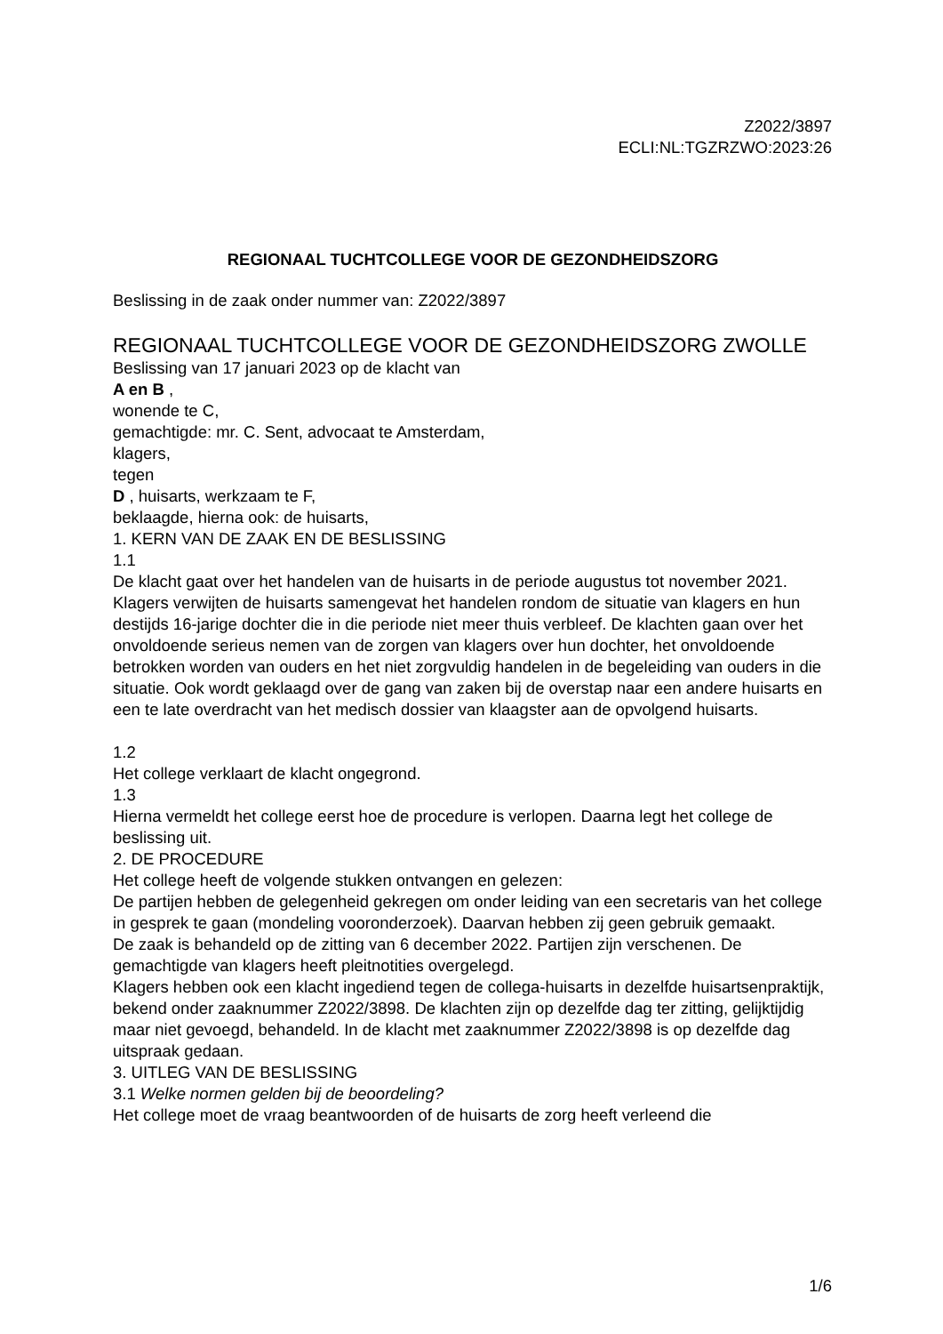Z2022/3897
ECLI:NL:TGZRZWO:2023:26
REGIONAAL TUCHTCOLLEGE VOOR DE GEZONDHEIDSZORG
Beslissing in de zaak onder nummer van: Z2022/3897
REGIONAAL TUCHTCOLLEGE VOOR DE GEZONDHEIDSZORG ZWOLLE
Beslissing van 17 januari 2023 op de klacht van
A en B ,
wonende te C,
gemachtigde: mr. C. Sent, advocaat te Amsterdam,
klagers,
tegen
D , huisarts, werkzaam te F,
beklaagde, hierna ook: de huisarts,
1. KERN VAN DE ZAAK EN DE BESLISSING
1.1
De klacht gaat over het handelen van de huisarts in de periode augustus tot november 2021. Klagers verwijten de huisarts samengevat het handelen rondom de situatie van klagers en hun destijds 16-jarige dochter die in die periode niet meer thuis verbleef. De klachten gaan over het onvoldoende serieus nemen van de zorgen van klagers over hun dochter, het onvoldoende betrokken worden van ouders en het niet zorgvuldig handelen in de begeleiding van ouders in die situatie. Ook wordt geklaagd over de gang van zaken bij de overstap naar een andere huisarts en een te late overdracht van het medisch dossier van klaagster aan de opvolgend huisarts.
1.2
Het college verklaart de klacht ongegrond.
1.3
Hierna vermeldt het college eerst hoe de procedure is verlopen. Daarna legt het college de beslissing uit.
2. DE PROCEDURE
Het college heeft de volgende stukken ontvangen en gelezen:
De partijen hebben de gelegenheid gekregen om onder leiding van een secretaris van het college in gesprek te gaan (mondeling vooronderzoek). Daarvan hebben zij geen gebruik gemaakt.
De zaak is behandeld op de zitting van 6 december 2022. Partijen zijn verschenen. De gemachtigde van klagers heeft pleitnotities overgelegd.
Klagers hebben ook een klacht ingediend tegen de collega-huisarts in dezelfde huisartsenpraktijk, bekend onder zaaknummer Z2022/3898. De klachten zijn op dezelfde dag ter zitting, gelijktijdig maar niet gevoegd, behandeld. In de klacht met zaaknummer Z2022/3898 is op dezelfde dag uitspraak gedaan.
3. UITLEG VAN DE BESLISSING
3.1 Welke normen gelden bij de beoordeling?
Het college moet de vraag beantwoorden of de huisarts de zorg heeft verleend die
1/6